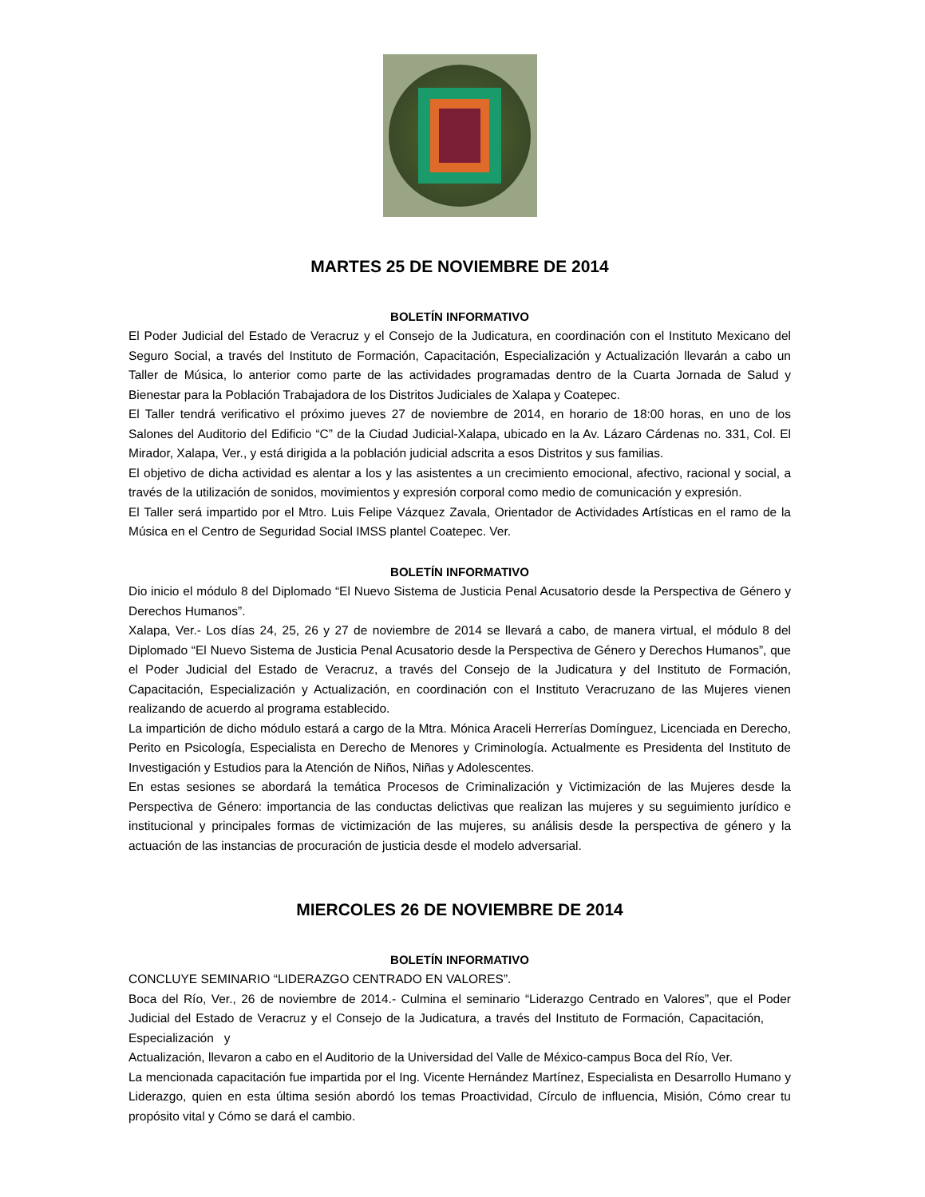MARTES 25 DE NOVIEMBRE DE 2014
BOLETÍN INFORMATIVO
El Poder Judicial del Estado de Veracruz y el Consejo de la Judicatura, en coordinación con el Instituto Mexicano del Seguro Social, a través del Instituto de Formación, Capacitación, Especialización y Actualización llevarán a cabo un Taller de Música, lo anterior como parte de las actividades programadas dentro de la Cuarta Jornada de Salud y Bienestar para la Población Trabajadora de los Distritos Judiciales de Xalapa y Coatepec.
El Taller tendrá verificativo el próximo jueves 27 de noviembre de 2014, en horario de 18:00 horas, en uno de los Salones del Auditorio del Edificio “C” de la Ciudad Judicial-Xalapa, ubicado en la Av. Lázaro Cárdenas no. 331, Col. El Mirador, Xalapa, Ver., y está dirigida a la población judicial adscrita a esos Distritos y sus familias.
El objetivo de dicha actividad es alentar a los y las asistentes a un crecimiento emocional, afectivo, racional y social, a través de la utilización de sonidos, movimientos y expresión corporal como medio de comunicación y expresión.
El Taller será impartido por el Mtro. Luis Felipe Vázquez Zavala, Orientador de Actividades Artísticas en el ramo de la Música en el Centro de Seguridad Social IMSS plantel Coatepec. Ver.
BOLETÍN INFORMATIVO
Dio inicio el módulo 8 del Diplomado “El Nuevo Sistema de Justicia Penal Acusatorio desde la Perspectiva de Género y Derechos Humanos”.
Xalapa, Ver.- Los días 24, 25, 26 y 27 de noviembre de 2014 se llevará a cabo, de manera virtual, el módulo 8 del Diplomado “El Nuevo Sistema de Justicia Penal Acusatorio desde la Perspectiva de Género y Derechos Humanos”, que el Poder Judicial del Estado de Veracruz, a través del Consejo de la Judicatura y del Instituto de Formación, Capacitación, Especialización y Actualización, en coordinación con el Instituto Veracruzano de las Mujeres vienen realizando de acuerdo al programa establecido.
La impartición de dicho módulo estará a cargo de la Mtra. Mónica Araceli Herrerías Domínguez, Licenciada en Derecho, Perito en Psicología, Especialista en Derecho de Menores y Criminología. Actualmente es Presidenta del Instituto de Investigación y Estudios para la Atención de Niños, Niñas y Adolescentes.
En estas sesiones se abordará la temática Procesos de Criminalización y Victimización de las Mujeres desde la Perspectiva de Género: importancia de las conductas delictivas que realizan las mujeres y su seguimiento jurídico e institucional y principales formas de victimización de las mujeres, su análisis desde la perspectiva de género y la actuación de las instancias de procuración de justicia desde el modelo adversarial.
MIERCOLES 26 DE NOVIEMBRE DE 2014
BOLETÍN INFORMATIVO
CONCLUYE SEMINARIO “LIDERAZGO CENTRADO EN VALORES”.
Boca del Río, Ver., 26 de noviembre de 2014.- Culmina el seminario “Liderazgo Centrado en Valores”, que el Poder Judicial del Estado de Veracruz y el Consejo de la Judicatura, a través del Instituto de Formación, Capacitación, Especialización y
Actualización, llevaron a cabo en el Auditorio de la Universidad del Valle de México-campus Boca del Río, Ver.
La mencionada capacitación fue impartida por el Ing. Vicente Hernández Martínez, Especialista en Desarrollo Humano y Liderazgo, quien en esta última sesión abordó los temas Proactividad, Círculo de influencia, Misión, Cómo crear tu propósito vital y Cómo se dará el cambio.